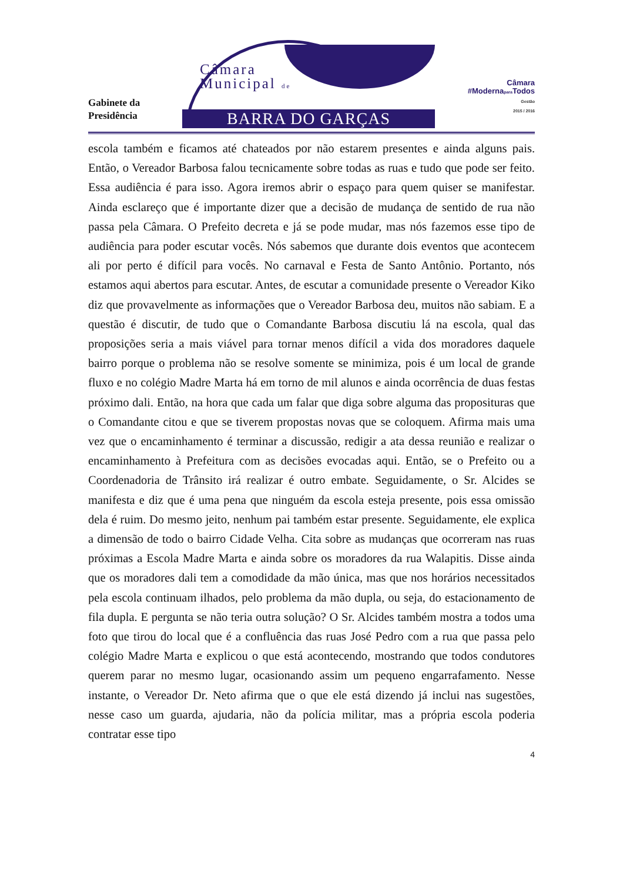Gabinete da
Presidência
Câmara
Municipal de
BARRA DO GARÇAS
Câmara
#Modernapara Todos
Gestão
2015 / 2016
escola também e ficamos até chateados por não estarem presentes e ainda alguns pais. Então, o Vereador Barbosa falou tecnicamente sobre todas as ruas e tudo que pode ser feito. Essa audiência é para isso. Agora iremos abrir o espaço para quem quiser se manifestar. Ainda esclareço que é importante dizer que a decisão de mudança de sentido de rua não passa pela Câmara. O Prefeito decreta e já se pode mudar, mas nós fazemos esse tipo de audiência para poder escutar vocês. Nós sabemos que durante dois eventos que acontecem ali por perto é difícil para vocês. No carnaval e Festa de Santo Antônio. Portanto, nós estamos aqui abertos para escutar. Antes, de escutar a comunidade presente o Vereador Kiko diz que provavelmente as informações que o Vereador Barbosa deu, muitos não sabiam. E a questão é discutir, de tudo que o Comandante Barbosa discutiu lá na escola, qual das proposições seria a mais viável para tornar menos difícil a vida dos moradores daquele bairro porque o problema não se resolve somente se minimiza, pois é um local de grande fluxo e no colégio Madre Marta há em torno de mil alunos e ainda ocorrência de duas festas próximo dali. Então, na hora que cada um falar que diga sobre alguma das proposituras que o Comandante citou e que se tiverem propostas novas que se coloquem. Afirma mais uma vez que o encaminhamento é terminar a discussão, redigir a ata dessa reunião e realizar o encaminhamento à Prefeitura com as decisões evocadas aqui. Então, se o Prefeito ou a Coordenadoria de Trânsito irá realizar é outro embate. Seguidamente, o Sr. Alcides se manifesta e diz que é uma pena que ninguém da escola esteja presente, pois essa omissão dela é ruim. Do mesmo jeito, nenhum pai também estar presente. Seguidamente, ele explica a dimensão de todo o bairro Cidade Velha. Cita sobre as mudanças que ocorreram nas ruas próximas a Escola Madre Marta e ainda sobre os moradores da rua Walapitis. Disse ainda que os moradores dali tem a comodidade da mão única, mas que nos horários necessitados pela escola continuam ilhados, pelo problema da mão dupla, ou seja, do estacionamento de fila dupla. E pergunta se não teria outra solução? O Sr. Alcides também mostra a todos uma foto que tirou do local que é a confluência das ruas José Pedro com a rua que passa pelo colégio Madre Marta e explicou o que está acontecendo, mostrando que todos condutores querem parar no mesmo lugar, ocasionando assim um pequeno engarrafamento. Nesse instante, o Vereador Dr. Neto afirma que o que ele está dizendo já inclui nas sugestões, nesse caso um guarda, ajudaria, não da polícia militar, mas a própria escola poderia contratar esse tipo
4